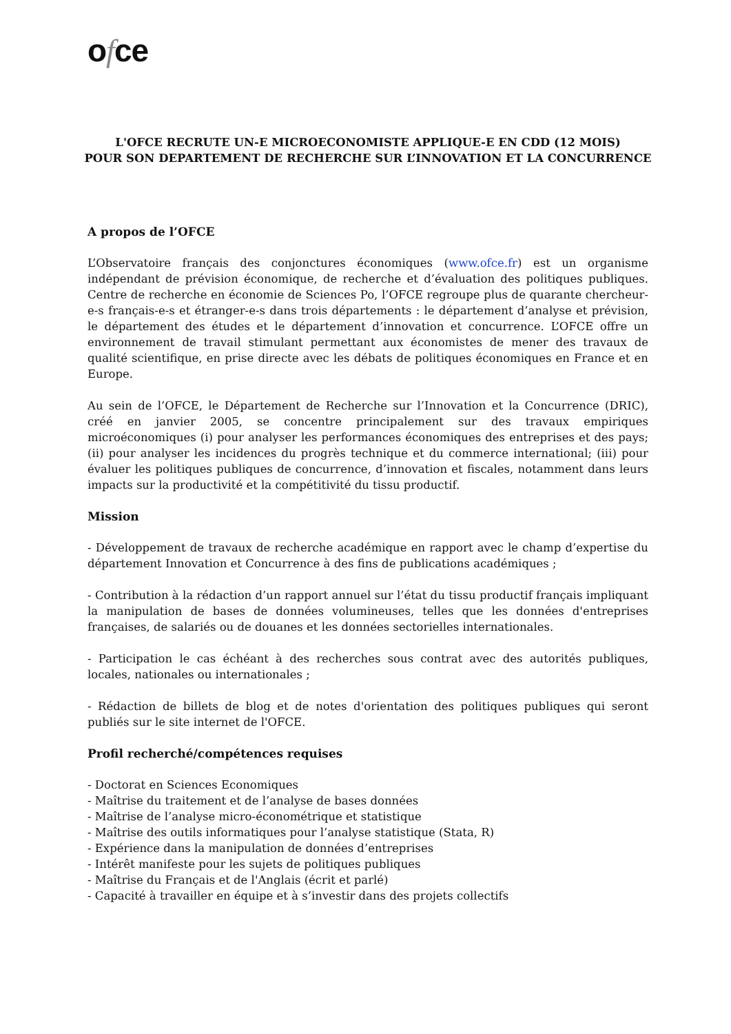ofce
L'OFCE RECRUTE UN-E MICROECONOMISTE APPLIQUE-E EN CDD (12 MOIS)
POUR SON DEPARTEMENT DE RECHERCHE SUR L’INNOVATION ET LA CONCURRENCE
A propos de l’OFCE
L’Observatoire français des conjonctures économiques (www.ofce.fr) est un organisme indépendant de prévision économique, de recherche et d’évaluation des politiques publiques. Centre de recherche en économie de Sciences Po, l’OFCE regroupe plus de quarante chercheur-e-s français-e-s et étranger-e-s dans trois départements : le département d’analyse et prévision, le département des études et le département d’innovation et concurrence. L’OFCE offre un environnement de travail stimulant permettant aux économistes de mener des travaux de qualité scientifique, en prise directe avec les débats de politiques économiques en France et en Europe.
Au sein de l’OFCE, le Département de Recherche sur l’Innovation et la Concurrence (DRIC), créé en janvier 2005, se concentre principalement sur des travaux empiriques microéconomiques (i) pour analyser les performances économiques des entreprises et des pays; (ii) pour analyser les incidences du progrès technique et du commerce international; (iii) pour évaluer les politiques publiques de concurrence, d’innovation et fiscales, notamment dans leurs impacts sur la productivité et la compétitivité du tissu productif.
Mission
- Développement de travaux de recherche académique en rapport avec le champ d’expertise du département Innovation et Concurrence à des fins de publications académiques ;
- Contribution à la rédaction d’un rapport annuel sur l’état du tissu productif français impliquant la manipulation de bases de données volumineuses, telles que les données d'entreprises françaises, de salariés ou de douanes et les données sectorielles internationales.
- Participation le cas échéant à des recherches sous contrat avec des autorités publiques, locales, nationales ou internationales ;
- Rédaction de billets de blog et de notes d'orientation des politiques publiques qui seront publiés sur le site internet de l'OFCE.
Profil recherché/compétences requises
- Doctorat en Sciences Economiques
- Maîtrise du traitement et de l’analyse de bases données
- Maîtrise de l’analyse micro-économétrique et statistique
- Maîtrise des outils informatiques pour l’analyse statistique (Stata, R)
- Expérience dans la manipulation de données d’entreprises
- Intérêt manifeste pour les sujets de politiques publiques
- Maîtrise du Français et de l'Anglais (écrit et parlé)
- Capacité à travailler en équipe et à s’investir dans des projets collectifs